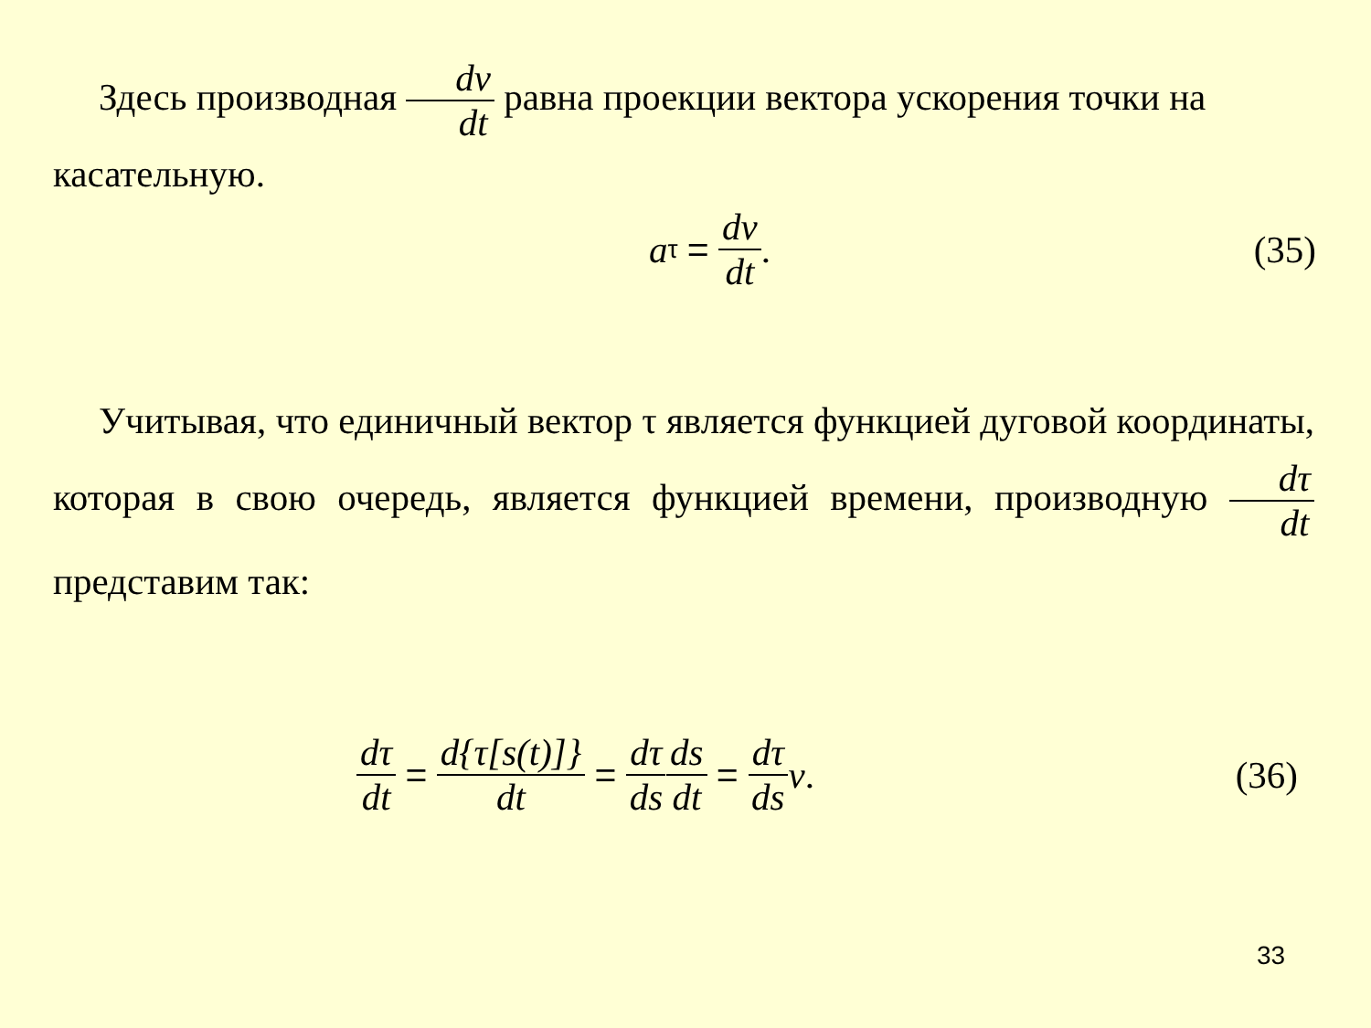Здесь производная dv dt равна проекции вектора ускорения точки на касательную.
a<sub>τ</sub> = dv dt. (35)
Учитывая, что единичный вектор τ является функцией дуговой координаты, которая в свою очередь, является функцией времени, производную dτ dt представим так:
dτ dt = d{τ[s(t)]} dt = dτ ds ds dt = dτ ds v. (36)
33